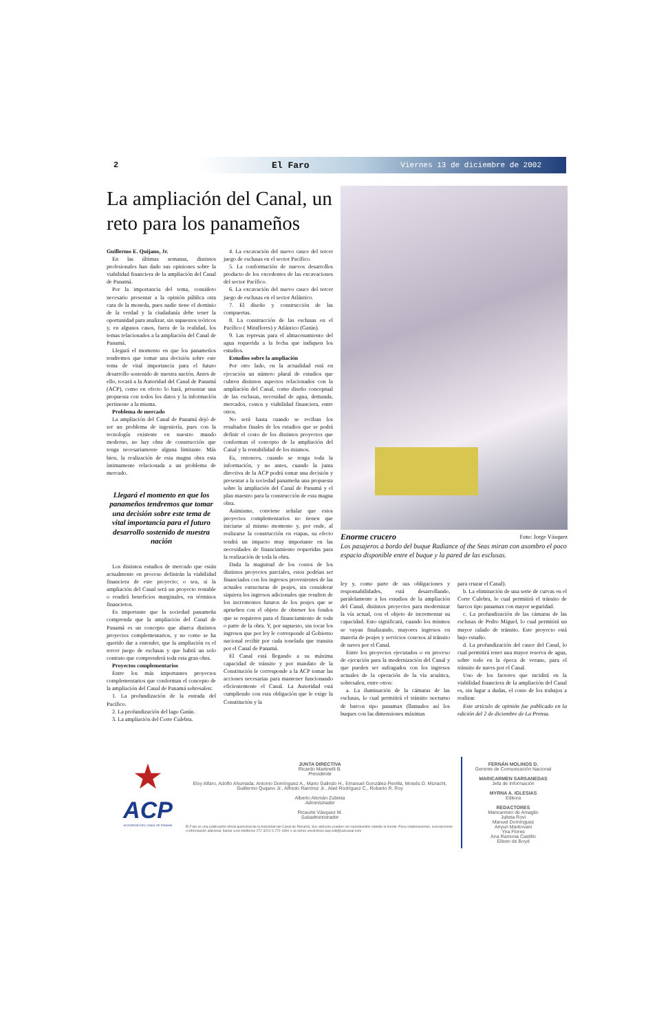2 El Faro Viernes 13 de diciembre de 2002
La ampliación del Canal, un reto para los panameños
Guillermo E. Quijano, Jr.
En las últimas semanas, distintos profesionales han dado sus opiniones sobre la viabilidad financiera de la ampliación del Canal de Panamá.
Por la importancia del tema, considero necesario presentar a la opinión pública otra cara de la moneda, pues nadie tiene el dominio de la verdad y la ciudadanía debe tener la oportunidad para analizar, sin supuestos teóricos y, en algunos casos, fuera de la realidad, los temas relacionados a la ampliación del Canal de Panamá,
Llegará el momento en que los panameños tendremos que tomar una decisión sobre este tema de vital importancia para el futuro desarrollo sostenido de nuestra nación. Antes de ello, tocará a la Autoridad del Canal de Panamá (ACP), como en efecto lo hará, presentar una propuesta con todos los datos y la información pertinente a la misma.
Problema de mercado
La ampliación del Canal de Panamá dejó de ser un problema de ingeniería, pues con la tecnología existente en nuestro mundo moderno, no hay obra de construcción que tenga necesariamente alguna limitante. Más bien, la realización de esta magna obra esta íntimamente relacionada a un problema de mercado.
Llegará el momento en que los panameños tendremos que tomar una decisión sobre este tema de vital importancia para el futuro desarrollo sostenido de nuestra nación
Los distintos estudios de mercado que están actualmente en proceso definirán la viabilidad financiera de este proyecto; o sea, si la ampliación del Canal será un proyecto rentable o rendirá beneficios marginales, en términos financieros.
Es importante que la sociedad panameña comprenda que la ampliación del Canal de Panamá es un concepto que abarca distintos proyectos complementarios, y no como se ha querido dar a entender, que la ampliación es el tercer juego de esclusas y que habrá un solo contrato que comprenderá toda esta gran obra.
Proyectos complementarios
Entre los más importantes proyectos complementarios que conforman el concepto de la ampliación del Canal de Panamá sobresalen:
1. La profundización de la entrada del Pacífico.
2. La profundización del lago Gatún.
3. La ampliación del Corte Culebra.
4. La excavación del nuevo cauce del tercer juego de esclusas en el sector Pacífico.
5. La conformación de nuevos desarrollos producto de los excedentes de las excavaciones del sector Pacífico.
6. La excavación del nuevo cauce del tercer juego de esclusas en el sector Atlántico.
7. El diseño y construcción de las compuertas.
8. La construcción de las esclusas en el Pacífico ( Miraflores) y Atlántico (Gatún).
9. Las represas para el almacenamiento del agua requerida a la fecha que indiquen los estudios.
Estudios sobre la ampliación
Por otro lado, en la actualidad está en ejecución un número plural de estudios que cubren distintos aspectos relacionados con la ampliación del Canal, como diseño conceptual de las esclusas, necesidad de agua, demanda, mercados, costos y viabilidad financiera, entre otros.
No será hasta cuando se reciban los resultados finales de los estudios que se podrá definir el costo de los distintos proyectos que conforman el concepto de la ampliación del Canal y la rentabilidad de los mismos.
Es, entonces, cuando se tenga toda la información, y no antes, cuando la junta directiva de la ACP podrá tomar una decisión y presentar a la sociedad panameña una propuesta sobre la ampliación del Canal de Panamá y el plan maestro para la construcción de esta magna obra.
Asimismo, conviene señalar que estos proyectos complementarios no tienen que iniciarse al mismo momento y, por ende, al realizarse la construcción en etapas, su efecto tendrá un impacto muy importante en las necesidades de financiamiento requeridas para la realización de toda la obra.
Dada la magnitud de los costos de los distintos proyectos parciales, estos podrían ser financiados con los ingresos provenientes de las actuales estructuras de peajes, sin considerar siquiera los ingresos adicionales que resulten de los incrementos futuros de los peajes que se aprueben con el objeto de obtener los fondos que se requieren para el financiamiento de toda o parte de la obra. Y, por supuesto, sin tocar los ingresos que por ley le corresponde al Gobierno nacional recibir por cada tonelada que transita por el Canal de Panamá.
El Canal está llegando a su máxima capacidad de tránsito y por mandato de la Constitución le corresponde a la ACP tomar las acciones necesarias para mantener funcionando eficientemente el Canal. La Autoridad está cumpliendo con esta obligación que le exige la Constitución y la
Enorme crucero Foto: Jorge Vásquez
Los pasajeros a bordo del buque Radiance of the Seas miran con asombro el poco espacio disponible entre el buque y la pared de las esclusas.
ley y, como parte de sus obligaciones y responsabilidades, está desarrollando, paralelamente a los estudios de la ampliación del Canal, distintos proyectos para modernizar la vía actual, con el objeto de incrementar su capacidad. Esto significará, cuando los mismos se vayan finalizando, mayores ingresos en materia de peajes y servicios conexos al tránsito de naves por el Canal.
Entre los proyectos ejecutados o en proceso de ejecución para la modernización del Canal y que pueden ser sufragados con los ingresos actuales de la operación de la vía acuática, sobresalen, entre otros:
a. La iluminación de la cámaras de las esclusas, lo cual permitirá el tránsito nocturno de barcos tipo panamax (llamados así los buques con las dimensiones máximas
para cruzar el Canal).
b. La eliminación de una serie de curvas en el Corte Culebra, lo cual permitirá el tránsito de barcos tipo panamax con mayor seguridad.
c. La profundización de las cámaras de las esclusas de Pedro Miguel, lo cual permitirá un mayor calado de tránsito. Este proyecto está bajo estudio.
d. La profundización del cauce del Canal, lo cual permitirá tener una mayor reserva de agua, sobre todo en la época de verano, para el tránsito de naves por el Canal.
Uno de los factores que incidirá en la viabilidad financiera de la ampliación del Canal es, sin lugar a dudas, el costo de los trabajos a realizar.
Este artículo de opinión fue publicado en la edición del 2 de diciembre de La Prensa.
★
ACP
AUTORIDAD DEL CANAL DE PANAMÁ
JUNTA DIRECTIVA
Ricardo Martinelli B.
Presidente
Eloy Alfaro, Adolfo Ahumada, Antonio Domínguez A., Mario Galindo H., Emanuel González-Revilla, Moisés D. Mizrachi, Guillermo Quijano Jr., Alfredo Ramírez Jr., Abel Rodríguez C., Roberto R. Roy
Alberto Alemán Zubieta
Administrador
Ricaurte Vásquez M.
Subadministrador
El Faro es una publicación oficial quincenal de la Autoridad del Canal de Panamá. Sus artículos pueden ser reproducidos citando la fuente. Para colaboraciones, suscripciones o información adicional, llamar a los teléfonos 272-3202 ó 272-1800 o al correo electrónico aap-edi@pancanal.com
FERNÁN MOLINOS D.
Gerente de Comunicación Nacional
MARICARMEN SARSANEDAS
Jefa de Información
MYRNA A. IGLESIAS
Editora
REDACTORES
Maricarmen de Amaglio
Julieta Rovi
Manuel Domínguez
Ariyuri Mantovani
Yira Flores
Ana Ramona Castillo
Eileen de Boyd